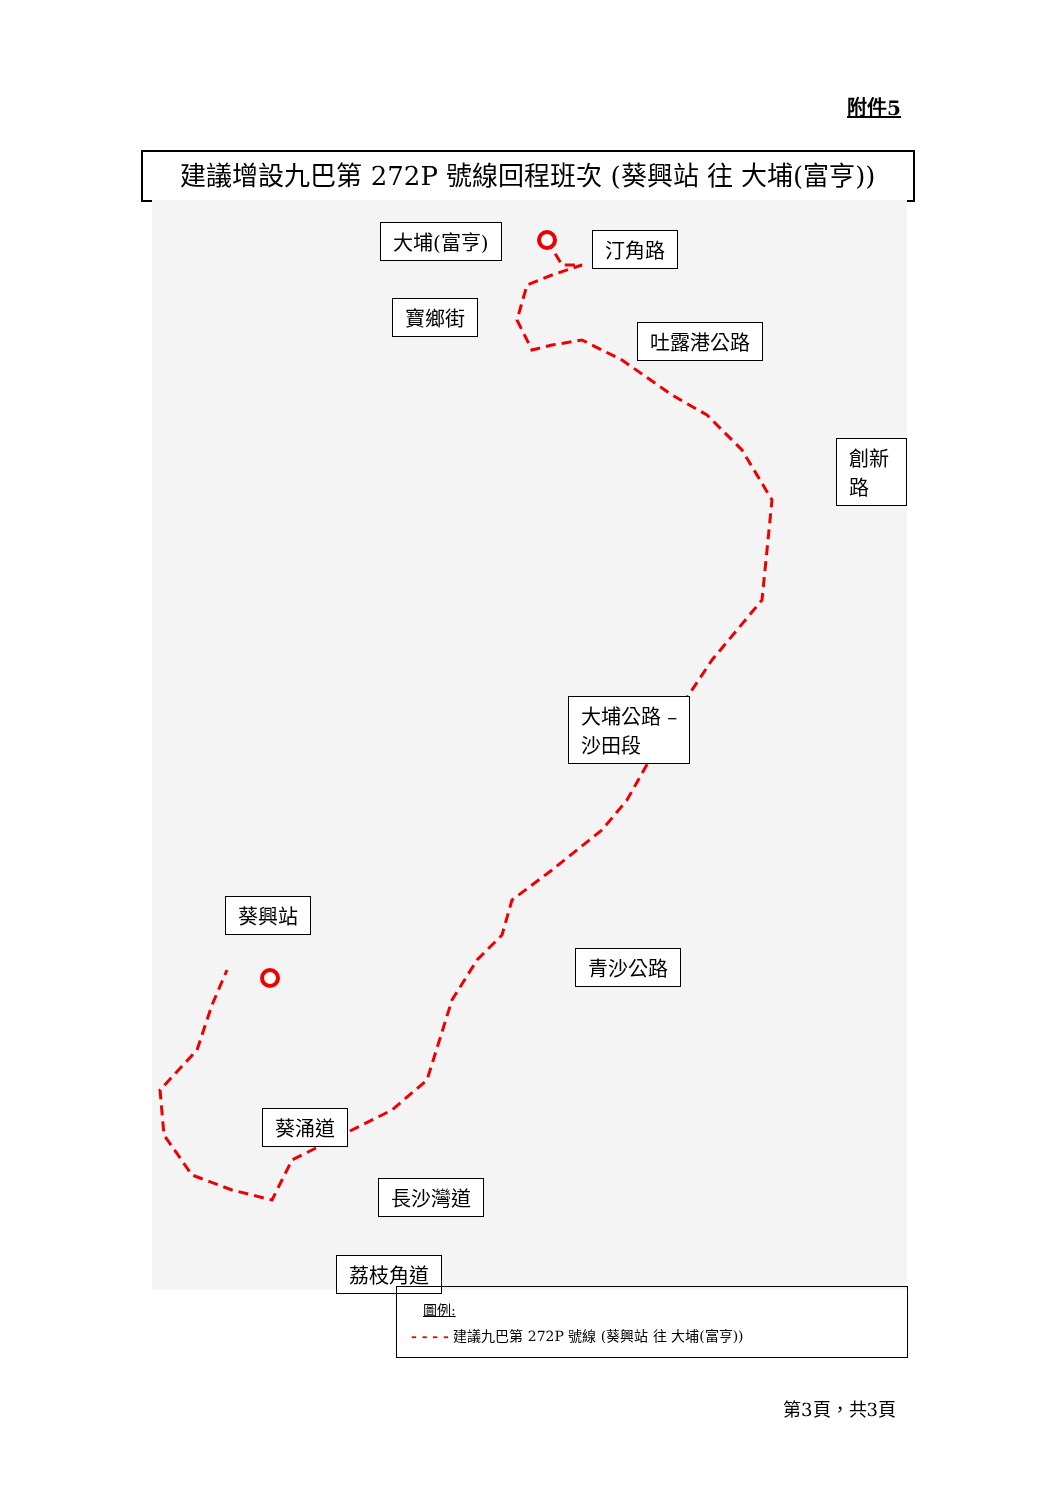附件5
建議增設九巴第 272P 號線回程班次 (葵興站 往 大埔(富亨))
大埔(富亨) 汀角路
寶鄉街
吐露港公路
創新路
大埔公路 –
沙田段
葵興站
青沙公路
葵涌道
長沙灣道
荔枝角道
圖例:
- - - - 建議九巴第 272P 號線 (葵興站 往 大埔(富亨))
第3頁，共3頁